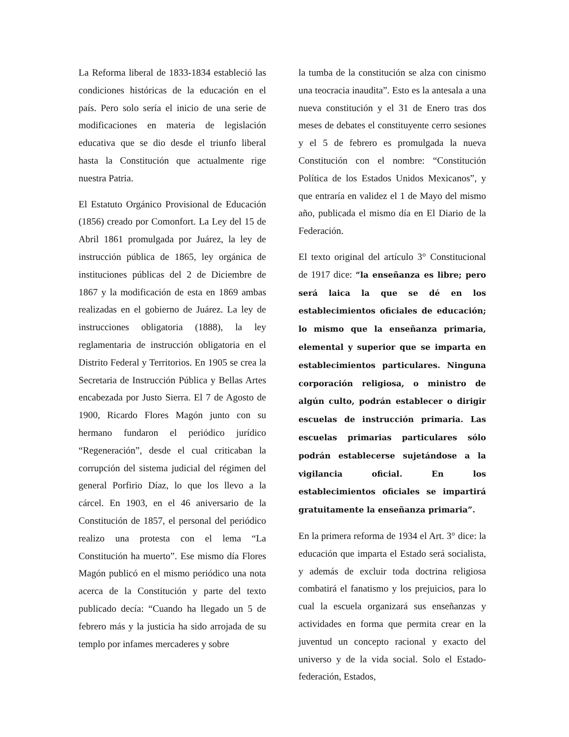La Reforma liberal de 1833-1834 estableció las condiciones históricas de la educación en el país. Pero solo sería el inicio de una serie de modificaciones en materia de legislación educativa que se dio desde el triunfo liberal hasta la Constitución que actualmente rige nuestra Patria.
El Estatuto Orgánico Provisional de Educación (1856) creado por Comonfort. La Ley del 15 de Abril 1861 promulgada por Juárez, la ley de instrucción pública de 1865, ley orgánica de instituciones públicas del 2 de Diciembre de 1867 y la modificación de esta en 1869 ambas realizadas en el gobierno de Juárez. La ley de instrucciones obligatoria (1888), la ley reglamentaria de instrucción obligatoria en el Distrito Federal y Territorios. En 1905 se crea la Secretaria de Instrucción Pública y Bellas Artes encabezada por Justo Sierra. El 7 de Agosto de 1900, Ricardo Flores Magón junto con su hermano fundaron el periódico jurídico “Regeneración”, desde el cual criticaban la corrupción del sistema judicial del régimen del general Porfirio Díaz, lo que los llevo a la cárcel. En 1903, en el 46 aniversario de la Constitución de 1857, el personal del periódico realizo una protesta con el lema “La Constitución ha muerto”. Ese mismo día Flores Magón publicó en el mismo periódico una nota acerca de la Constitución y parte del texto publicado decía: “Cuando ha llegado un 5 de febrero más y la justicia ha sido arrojada de su templo por infames mercaderes y sobre
la tumba de la constitución se alza con cinismo una teocracia inaudita”. Esto es la antesala a una nueva constitución y el 31 de Enero tras dos meses de debates el constituyente cerro sesiones y el 5 de febrero es promulgada la nueva Constitución con el nombre: “Constitución Política de los Estados Unidos Mexicanos”, y que entraría en validez el 1 de Mayo del mismo año, publicada el mismo día en El Diario de la Federación.
El texto original del artículo 3° Constitucional de 1917 dice: “la enseñanza es libre; pero será laica la que se dé en los establecimientos oficiales de educación; lo mismo que la enseñanza primaria, elemental y superior que se imparta en establecimientos particulares. Ninguna corporación religiosa, o ministro de algún culto, podrán establecer o dirigir escuelas de instrucción primaria. Las escuelas primarias particulares sólo podrán establecerse sujetándose a la vigilancia oficial. En los establecimientos oficiales se impartirá gratuitamente la enseñanza primaria”.
En la primera reforma de 1934 el Art. 3° dice: la educación que imparta el Estado será socialista, y además de excluir toda doctrina religiosa combatirá el fanatismo y los prejuicios, para lo cual la escuela organizará sus enseñanzas y actividades en forma que permita crear en la juventud un concepto racional y exacto del universo y de la vida social. Solo el Estado-federación, Estados,